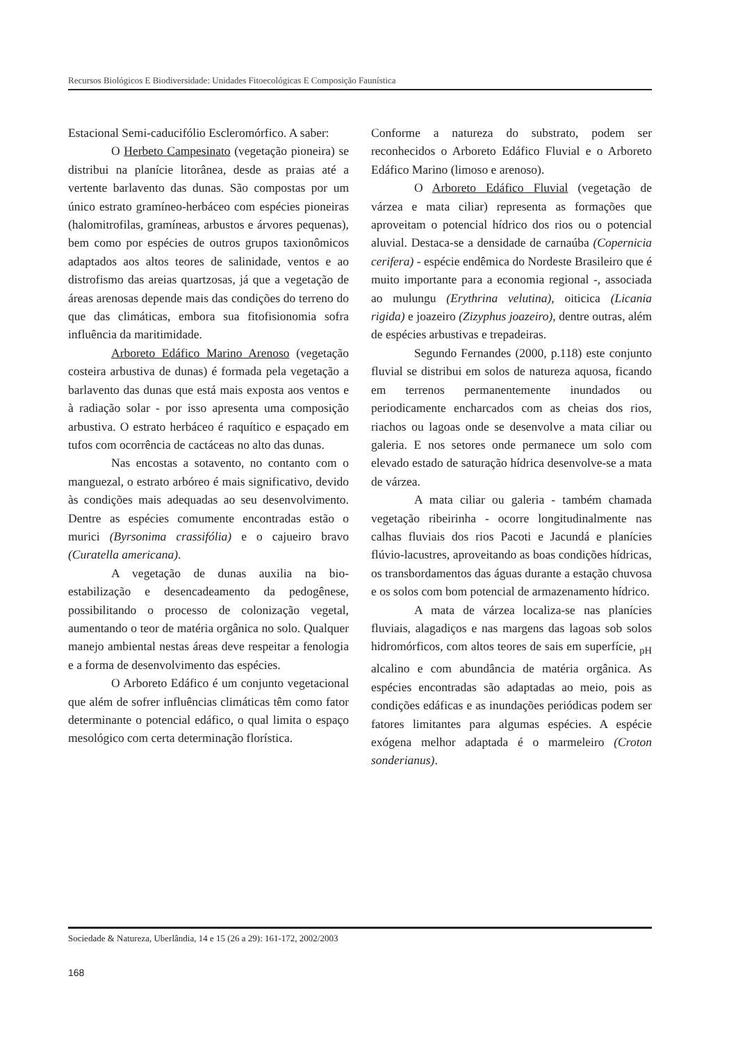Recursos Biológicos E Biodiversidade: Unidades Fitoecológicas E Composição Faunística
Estacional Semi-caducifólio Escleromórfico. A saber:
O Herbeto Campesinato (vegetação pioneira) se distribui na planície litorânea, desde as praias até a vertente barlavento das dunas. São compostas por um único estrato gramíneo-herbáceo com espécies pioneiras (halomitrofilas, gramíneas, arbustos e árvores pequenas), bem como por espécies de outros grupos taxionômicos adaptados aos altos teores de salinidade, ventos e ao distrofismo das areias quartzosas, já que a vegetação de áreas arenosas depende mais das condições do terreno do que das climáticas, embora sua fitofisionomia sofra influência da maritimidade.
Arboreto Edáfico Marino Arenoso (vegetação costeira arbustiva de dunas) é formada pela vegetação a barlavento das dunas que está mais exposta aos ventos e à radiação solar - por isso apresenta uma composição arbustiva. O estrato herbáceo é raquítico e espaçado em tufos com ocorrência de cactáceas no alto das dunas.
Nas encostas a sotavento, no contanto com o manguezal, o estrato arbóreo é mais significativo, devido às condições mais adequadas ao seu desenvolvimento. Dentre as espécies comumente encontradas estão o murici (Byrsonima crassifólia) e o cajueiro bravo (Curatella americana).
A vegetação de dunas auxilia na bio-estabilização e desencadeamento da pedogênese, possibilitando o processo de colonização vegetal, aumentando o teor de matéria orgânica no solo. Qualquer manejo ambiental nestas áreas deve respeitar a fenologia e a forma de desenvolvimento das espécies.
O Arboreto Edáfico é um conjunto vegetacional que além de sofrer influências climáticas têm como fator determinante o potencial edáfico, o qual limita o espaço mesológico com certa determinação florística.
Conforme a natureza do substrato, podem ser reconhecidos o Arboreto Edáfico Fluvial e o Arboreto Edáfico Marino (limoso e arenoso).
O Arboreto Edáfico Fluvial (vegetação de várzea e mata ciliar) representa as formações que aproveitam o potencial hídrico dos rios ou o potencial aluvial. Destaca-se a densidade de carnaúba (Copernicia cerifera) - espécie endêmica do Nordeste Brasileiro que é muito importante para a economia regional -, associada ao mulungu (Erythrina velutina), oiticica (Licania rigida) e joazeiro (Zizyphus joazeiro), dentre outras, além de espécies arbustivas e trepadeiras.
Segundo Fernandes (2000, p.118) este conjunto fluvial se distribui em solos de natureza aquosa, ficando em terrenos permanentemente inundados ou periodicamente encharcados com as cheias dos rios, riachos ou lagoas onde se desenvolve a mata ciliar ou galeria. E nos setores onde permanece um solo com elevado estado de saturação hídrica desenvolve-se a mata de várzea.
A mata ciliar ou galeria - também chamada vegetação ribeirinha - ocorre longitudinalmente nas calhas fluviais dos rios Pacoti e Jacundá e planícies flúvio-lacustres, aproveitando as boas condições hídricas, os transbordamentos das águas durante a estação chuvosa e os solos com bom potencial de armazenamento hídrico.
A mata de várzea localiza-se nas planícies fluviais, alagadiços e nas margens das lagoas sob solos hidromórficos, com altos teores de sais em superfície, <sub>pH</sub> alcalino e com abundância de matéria orgânica. As espécies encontradas são adaptadas ao meio, pois as condições edáficas e as inundações periódicas podem ser fatores limitantes para algumas espécies. A espécie exógena melhor adaptada é o marmeleiro (Croton sonderianus).
Sociedade & Natureza, Uberlândia, 14 e 15 (26 a 29): 161-172, 2002/2003
168